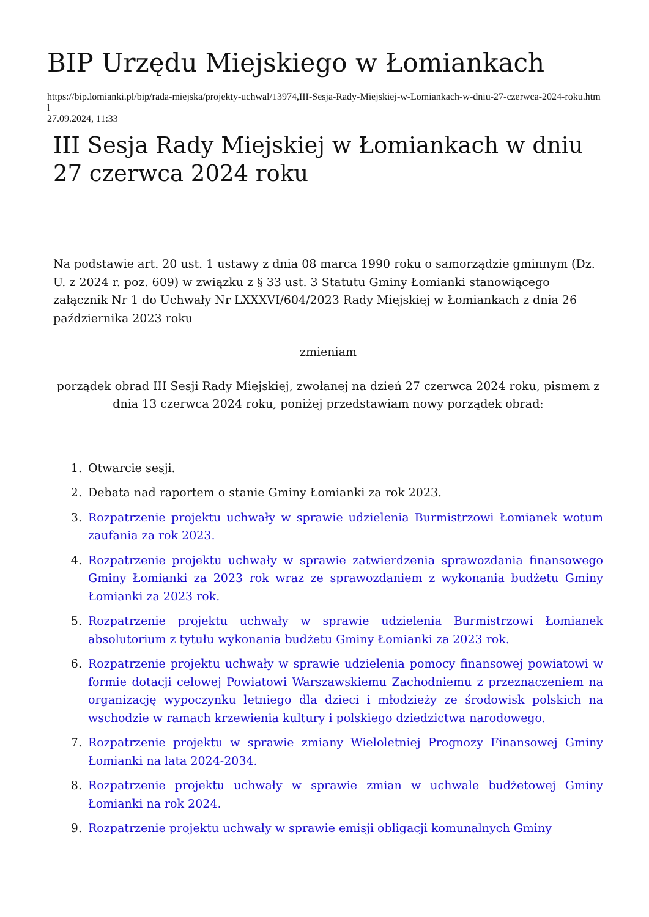BIP Urzędu Miejskiego w Łomiankach
https://bip.lomianki.pl/bip/rada-miejska/projekty-uchwal/13974,III-Sesja-Rady-Miejskiej-w-Lomiankach-w-dniu-27-czerwca-2024-roku.html
27.09.2024, 11:33
III Sesja Rady Miejskiej w Łomiankach w dniu 27 czerwca 2024 roku
Na podstawie art. 20 ust. 1 ustawy z dnia 08 marca 1990 roku o samorządzie gminnym (Dz. U. z 2024 r. poz. 609) w związku z § 33 ust. 3 Statutu Gminy Łomianki stanowiącego załącznik Nr 1 do Uchwały Nr LXXXVI/604/2023 Rady Miejskiej w Łomiankach z dnia 26 października 2023 roku
zmieniam
porządek obrad III Sesji Rady Miejskiej, zwołanej na dzień 27 czerwca 2024 roku, pismem z dnia 13 czerwca 2024 roku, poniżej przedstawiam nowy porządek obrad:
1. Otwarcie sesji.
2. Debata nad raportem o stanie Gminy Łomianki za rok 2023.
3. Rozpatrzenie projektu uchwały w sprawie udzielenia Burmistrzowi Łomianek wotum zaufania za rok 2023.
4. Rozpatrzenie projektu uchwały w sprawie zatwierdzenia sprawozdania finansowego Gminy Łomianki za 2023 rok wraz ze sprawozdaniem z wykonania budżetu Gminy Łomianki za 2023 rok.
5. Rozpatrzenie projektu uchwały w sprawie udzielenia Burmistrzowi Łomianek absolutorium z tytułu wykonania budżetu Gminy Łomianki za 2023 rok.
6. Rozpatrzenie projektu uchwały w sprawie udzielenia pomocy finansowej powiatowi w formie dotacji celowej Powiatowi Warszawskiemu Zachodniemu z przeznaczeniem na organizację wypoczynku letniego dla dzieci i młodzieży ze środowisk polskich na wschodzie w ramach krzewienia kultury i polskiego dziedzictwa narodowego.
7. Rozpatrzenie projektu w sprawie zmiany Wieloletniej Prognozy Finansowej Gminy Łomianki na lata 2024-2034.
8. Rozpatrzenie projektu uchwały w sprawie zmian w uchwale budżetowej Gminy Łomianki na rok 2024.
9. Rozpatrzenie projektu uchwały w sprawie emisji obligacji komunalnych Gminy